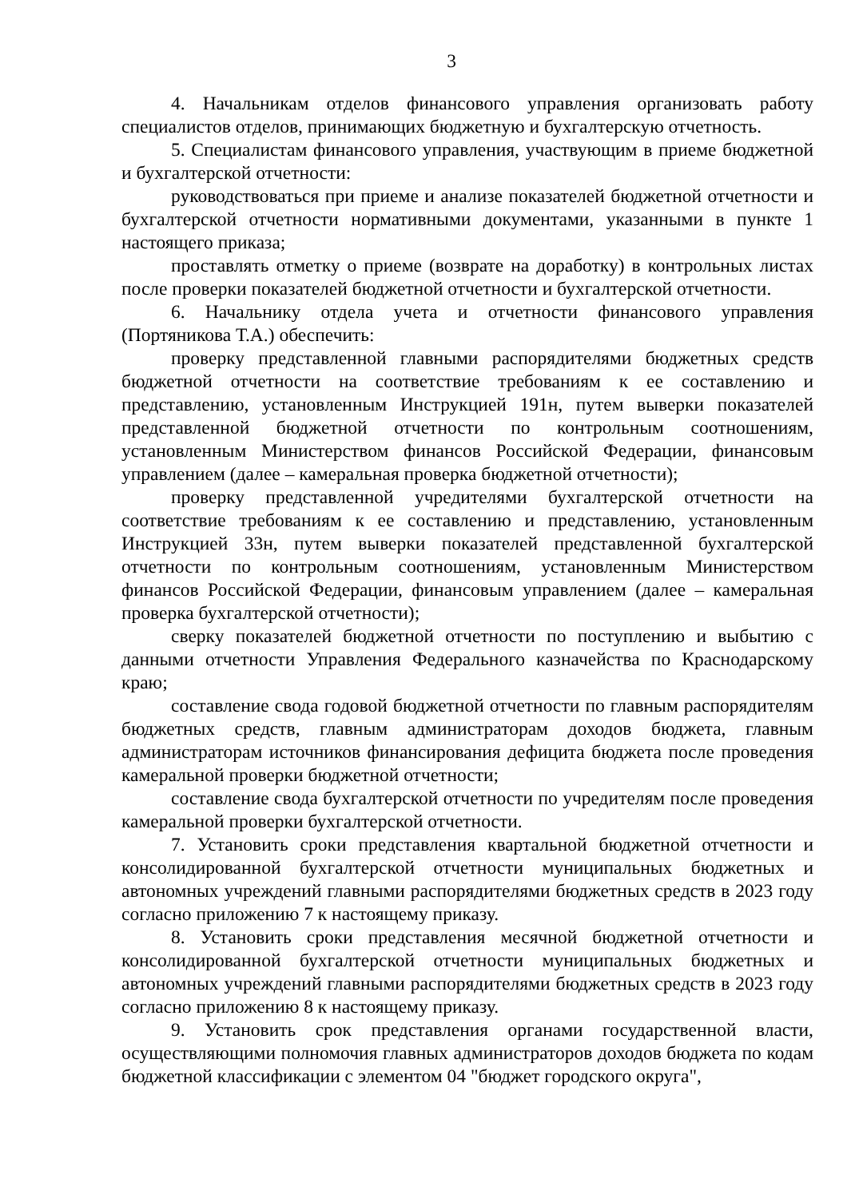3
4. Начальникам отделов финансового управления организовать работу специалистов отделов, принимающих бюджетную и бухгалтерскую отчетность.
5. Специалистам финансового управления, участвующим в приеме бюджетной и бухгалтерской отчетности:
руководствоваться при приеме и анализе показателей бюджетной отчетности и бухгалтерской отчетности нормативными документами, указанными в пункте 1 настоящего приказа;
проставлять отметку о приеме (возврате на доработку) в контрольных листах после проверки показателей бюджетной отчетности и бухгалтерской отчетности.
6. Начальнику отдела учета и отчетности финансового управления (Портяникова Т.А.) обеспечить:
проверку представленной главными распорядителями бюджетных средств бюджетной отчетности на соответствие требованиям к ее составлению и представлению, установленным Инструкцией 191н, путем выверки показателей представленной бюджетной отчетности по контрольным соотношениям, установленным Министерством финансов Российской Федерации, финансовым управлением (далее – камеральная проверка бюджетной отчетности);
проверку представленной учредителями бухгалтерской отчетности на соответствие требованиям к ее составлению и представлению, установленным Инструкцией 33н, путем выверки показателей представленной бухгалтерской отчетности по контрольным соотношениям, установленным Министерством финансов Российской Федерации, финансовым управлением (далее – камеральная проверка бухгалтерской отчетности);
сверку показателей бюджетной отчетности по поступлению и выбытию с данными отчетности Управления Федерального казначейства по Краснодарскому краю;
составление свода годовой бюджетной отчетности по главным распорядителям бюджетных средств, главным администраторам доходов бюджета, главным администраторам источников финансирования дефицита бюджета после проведения камеральной проверки бюджетной отчетности;
составление свода бухгалтерской отчетности по учредителям после проведения камеральной проверки бухгалтерской отчетности.
7. Установить сроки представления квартальной бюджетной отчетности и консолидированной бухгалтерской отчетности муниципальных бюджетных и автономных учреждений главными распорядителями бюджетных средств в 2023 году согласно приложению 7 к настоящему приказу.
8. Установить сроки представления месячной бюджетной отчетности и консолидированной бухгалтерской отчетности муниципальных бюджетных и автономных учреждений главными распорядителями бюджетных средств в 2023 году согласно приложению 8 к настоящему приказу.
9. Установить срок представления органами государственной власти, осуществляющими полномочия главных администраторов доходов бюджета по кодам бюджетной классификации с элементом 04 "бюджет городского округа",